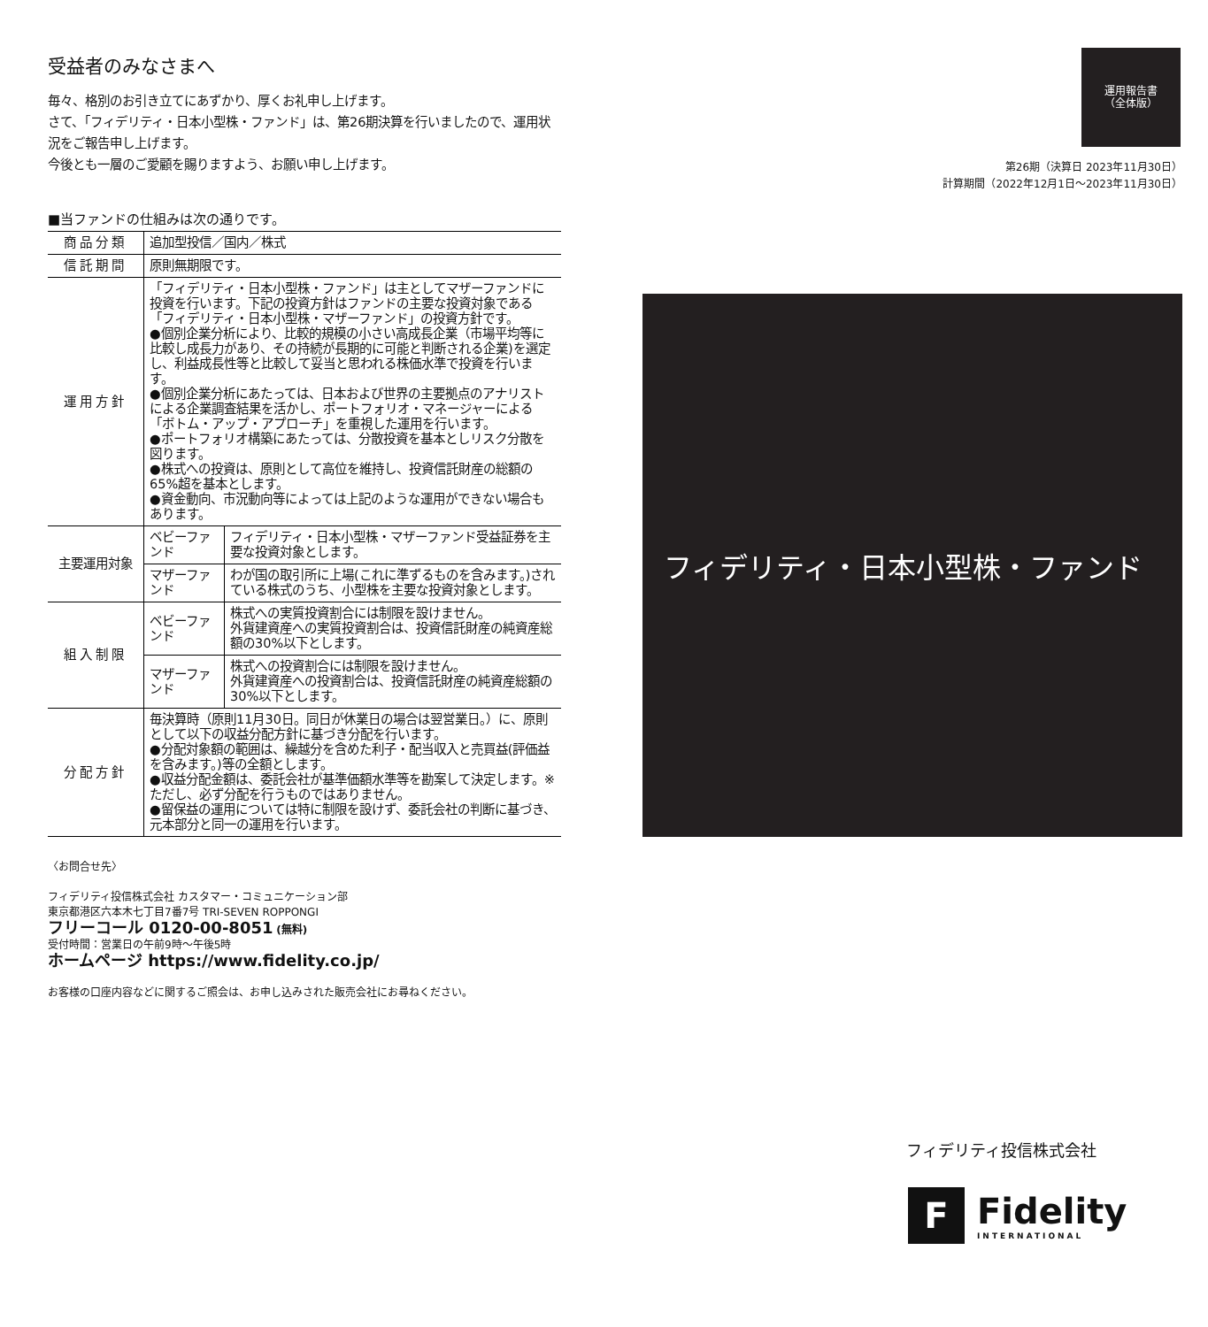受益者のみなさまへ
毎々、格別のお引き立てにあずかり、厚くお礼申し上げます。
さて、「フィデリティ・日本小型株・ファンド」は、第26期決算を行いましたので、運用状況をご報告申し上げます。
今後とも一層のご愛顧を賜りますよう、お願い申し上げます。
■当ファンドの仕組みは次の通りです。
| 商品分類 | 追加型投信／国内／株式 | |
| 信託期間 | 原則無期限です。 | |
| 運用方針 | 「フィデリティ・日本小型株・ファンド」は主としてマザーファンドに投資を行います。下記の投資方針はファンドの主要な投資対象である「フィデリティ・日本小型株・マザーファンド」の投資方針です。 ●個別企業分析により、比較的規模の小さい高成長企業（市場平均等に比較し成長力があり、その持続が長期的に可能と判断される企業)を選定し、利益成長性等と比較して妥当と思われる株価水準で投資を行います。 ●個別企業分析にあたっては、日本および世界の主要拠点のアナリストによる企業調査結果を活かし、ポートフォリオ・マネージャーによる「ボトム・アップ・アプローチ」を重視した運用を行います。 ●ポートフォリオ構築にあたっては、分散投資を基本としリスク分散を図ります。 ●株式への投資は、原則として高位を維持し、投資信託財産の総額の65%超を基本とします。 ●資金動向、市況動向等によっては上記のような運用ができない場合もあります。 | |
| 主要運用対象 | ベビーファンド | フィデリティ・日本小型株・マザーファンド受益証券を主要な投資対象とします。 |
| | マザーファンド | わが国の取引所に上場(これに準ずるものを含みます。)されている株式のうち、小型株を主要な投資対象とします。 |
| 組入制限 | ベビーファンド | 株式への実質投資割合には制限を設けません。 外貨建資産への実質投資割合は、投資信託財産の純資産総額の30%以下とします。 |
| | マザーファンド | 株式への投資割合には制限を設けません。 外貨建資産への投資割合は、投資信託財産の純資産総額の30%以下とします。 |
| 分配方針 | 毎決算時（原則11月30日。同日が休業日の場合は翌営業日。）に、原則として以下の収益分配方針に基づき分配を行います。 ●分配対象額の範囲は、繰越分を含めた利子・配当収入と売買益(評価益を含みます。)等の全額とします。 ●収益分配金額は、委託会社が基準価額水準等を勘案して決定します。※ただし、必ず分配を行うものではありません。 ●留保益の運用については特に制限を設けず、委託会社の判断に基づき、元本部分と同一の運用を行います。 | |
〈お問合せ先〉
フィデリティ投信株式会社 カスタマー・コミュニケーション部
東京都港区六本木七丁目7番7号 TRI-SEVEN ROPPONGI
フリーコール 0120-00-8051 (無料)
受付時間：営業日の午前9時～午後5時
ホームページ https://www.fidelity.co.jp/
お客様の口座内容などに関するご照会は、お申し込みされた販売会社にお尋ねください。
運用報告書
（全体版）
第26期（決算日 2023年11月30日）
計算期間（2022年12月1日～2023年11月30日）
フィデリティ・日本小型株・ファンド
フィデリティ投信株式会社
F
Fidelity
INTERNATIONAL